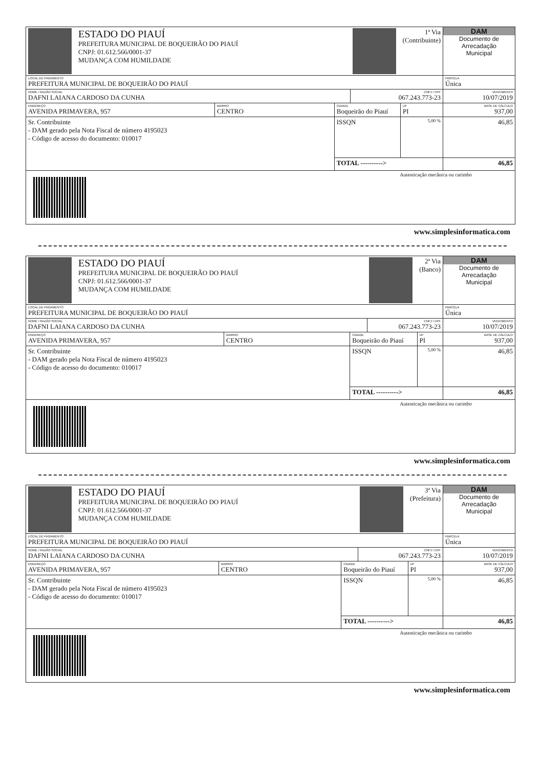| | ESTADO DO PIAUÍ PREFEITURA MUNICIPAL DE BOQUEIRÃO DO PIAUÍ CNPJ: 01.612.566/0001-37 MUDANÇA COM HUMILDADE | | | | 1ª Via (Contribuinte) | DAM Documento de Arrecadação Municipal |
| LOCAL DE PAGAMENTO PREFEITURA MUNICIPAL DE BOQUEIRÃO DO PIAUÍ | | | | | | PARCELA Única |
| NOME / RAZÃO SOCIAL DAFNI LAIANA CARDOSO DA CUNHA | | | | CNPJ / CPF 067.243.773-23 | | VENCIMENTO 10/07/2019 |
| ENDEREÇO AVENIDA PRIMAVERA, 957 | | BAIRRO CENTRO | CIDADE Boqueirão do Piauí | | UF PI | BASE DE CÁLCULO 937,00 |
| Sr. Contribuinte - DAM gerado pela Nota Fiscal de número 4195023 - Código de acesso do documento: 010017 | | | ISSQN | | 5,00 % | 46,85 |
| | | | TOTAL ----------> | | | 46,85 |
| Autenticação mecânica ou carimbo | | | | | | |
www.simplesinformatica.com
| | ESTADO DO PIAUÍ PREFEITURA MUNICIPAL DE BOQUEIRÃO DO PIAUÍ CNPJ: 01.612.566/0001-37 MUDANÇA COM HUMILDADE | | | | 2ª Via (Banco) | DAM Documento de Arrecadação Municipal |
| LOCAL DE PAGAMENTO PREFEITURA MUNICIPAL DE BOQUEIRÃO DO PIAUÍ | | | | | | PARCELA Única |
| NOME / RAZÃO SOCIAL DAFNI LAIANA CARDOSO DA CUNHA | | | | CNPJ / CPF 067.243.773-23 | | VENCIMENTO 10/07/2019 |
| ENDEREÇO AVENIDA PRIMAVERA, 957 | | BAIRRO CENTRO | CIDADE Boqueirão do Piauí | | UF PI | BASE DE CÁLCULO 937,00 |
| Sr. Contribuinte - DAM gerado pela Nota Fiscal de número 4195023 - Código de acesso do documento: 010017 | | | ISSQN | | 5,00 % | 46,85 |
| | | | TOTAL ----------> | | | 46,85 |
| Autenticação mecânica ou carimbo | | | | | | |
www.simplesinformatica.com
| | ESTADO DO PIAUÍ PREFEITURA MUNICIPAL DE BOQUEIRÃO DO PIAUÍ CNPJ: 01.612.566/0001-37 MUDANÇA COM HUMILDADE | | | | 3ª Via (Prefeitura) | DAM Documento de Arrecadação Municipal |
| LOCAL DE PAGAMENTO PREFEITURA MUNICIPAL DE BOQUEIRÃO DO PIAUÍ | | | | | | PARCELA Única |
| NOME / RAZÃO SOCIAL DAFNI LAIANA CARDOSO DA CUNHA | | | | CNPJ / CPF 067.243.773-23 | | VENCIMENTO 10/07/2019 |
| ENDEREÇO AVENIDA PRIMAVERA, 957 | | BAIRRO CENTRO | CIDADE Boqueirão do Piauí | | UF PI | BASE DE CÁLCULO 937,00 |
| Sr. Contribuinte - DAM gerado pela Nota Fiscal de número 4195023 - Código de acesso do documento: 010017 | | | ISSQN | | 5,00 % | 46,85 |
| | | | TOTAL ----------> | | | 46,85 |
| Autenticação mecânica ou carimbo | | | | | | |
www.simplesinformatica.com